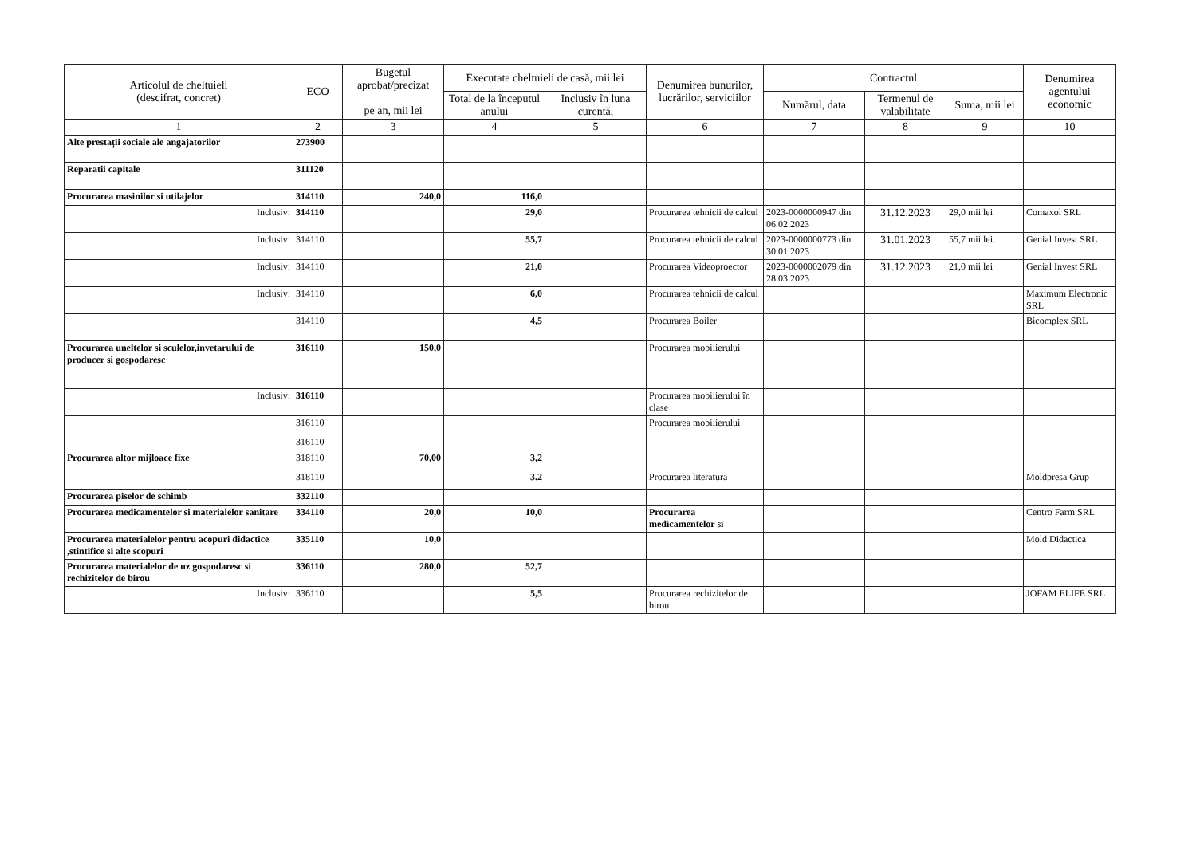| Articolul de cheltuieli (descifrat, concret) | ECO | Bugetul aprobat/precizat pe an, mii lei | Executate cheltuieli de casă, mii lei | | Denumirea bunurilor, lucrărilor, serviciilor | Contractul | | | Denumirea agentului economic |
| --- | --- | --- | --- | --- | --- | --- | --- | --- | --- |
| | | | Total de la începutul anului | Inclusiv în luna curentă, | | Numărul, data | Termenul de valabilitate | Suma, mii lei | |
| 1 | 2 | 3 | 4 | 5 | 6 | 7 | 8 | 9 | 10 |
| Alte prestații sociale ale angajatorilor | 273900 | | | | | | | | |
| Reparatii capitale | 311120 | | | | | | | | |
| Procurarea masinilor si utilajelor | 314110 | 240,0 | 116,0 | | | | | | |
| Inclusiv: | 314110 | | 29,0 | | Procurarea tehnicii de calcul | 2023-0000000947 din 06.02.2023 | 31.12.2023 | 29,0 mii lei | Comaxol SRL |
| Inclusiv: | 314110 | | 55,7 | | Procurarea tehnicii de calcul | 2023-0000000773 din 30.01.2023 | 31.01.2023 | 55,7 mii.lei. | Genial Invest SRL |
| Inclusiv: | 314110 | | 21,0 | | Procurarea Videoproector | 2023-0000002079 din 28.03.2023 | 31.12.2023 | 21,0 mii lei | Genial Invest SRL |
| Inclusiv: | 314110 | | 6,0 | | Procurarea tehnicii de calcul | | | | Maximum Electronic SRL |
| | 314110 | | 4,5 | | Procurarea Boiler | | | | Bicomplex SRL |
| Procurarea uneltelor si sculelor,invetarului de producer si gospodaresc | 316110 | 150,0 | | | Procurarea mobilierului | | | | |
| Inclusiv: | 316110 | | | | Procurarea mobilierului în clase | | | | |
| | 316110 | | | | Procurarea mobilierului | | | | |
| | 316110 | | | | | | | | |
| Procurarea altor mijloace fixe | 318110 | 70,00 | 3,2 | | | | | | |
| | 318110 | | 3.2 | | Procurarea literatura | | | | Moldpresa Grup |
| Procurarea piselor de schimb | 332110 | | | | | | | | |
| Procurarea medicamentelor si materialelor sanitare | 334110 | 20,0 | 10,0 | | Procurarea medicamentelor si | | | | Centro Farm SRL |
| Procurarea materialelor pentru acopuri didactice ,stintifice si alte scopuri | 335110 | 10,0 | | | | | | | Mold.Didactica |
| Procurarea materialelor de uz gospodaresc si rechizitelor de birou | 336110 | 280,0 | 52,7 | | | | | | |
| Inclusiv: | 336110 | | 5,5 | | Procurarea rechizitelor de birou | | | | JOFAM ELIFE SRL |